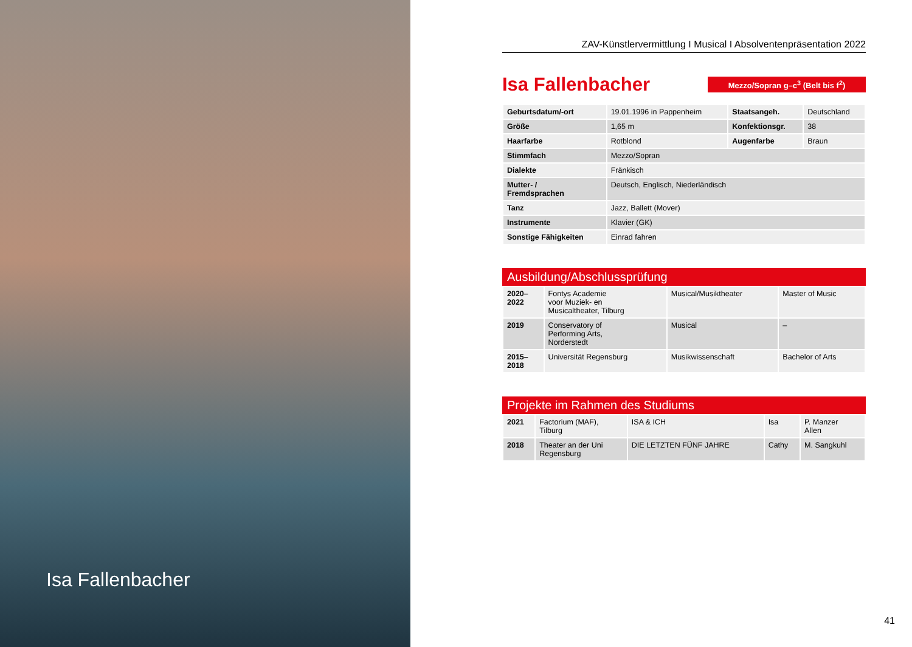Isa Fallenbacher
ZAV-Künstlervermittlung I Musical I Absolventenpräsentation 2022
Isa Fallenbacher
Mezzo/Sopran g–c<sup>3</sup> (Belt bis f<sup>2</sup>)
| Geburtsdatum/-ort | 19.01.1996 in Pappenheim | Staatsangeh. | Deutschland |
| Größe | 1,65 m | Konfektionsgr. | 38 |
| Haarfarbe | Rotblond | Augenfarbe | Braun |
| Stimmfach | Mezzo/Sopran | | |
| Dialekte | Fränkisch | | |
| Mutter- / Fremdsprachen | Deutsch, Englisch, Niederländisch | | |
| Tanz | Jazz, Ballett (Mover) | | |
| Instrumente | Klavier (GK) | | |
| Sonstige Fähigkeiten | Einrad fahren | | |
Ausbildung/Abschlussprüfung
| 2020– 2022 | Fontys Academie voor Muziek- en Musicaltheater, Tilburg | Musical/Musiktheater | Master of Music |
| 2019 | Conservatory of Performing Arts, Norderstedt | Musical | – |
| 2015– 2018 | Universität Regensburg | Musikwissenschaft | Bachelor of Arts |
Projekte im Rahmen des Studiums
| 2021 | Factorium (MAF), Tilburg | ISA & ICH | Isa | P. Manzer Allen |
| 2018 | Theater an der Uni Regensburg | DIE LETZTEN FÜNF JAHRE | Cathy | M. Sangkuhl |
41